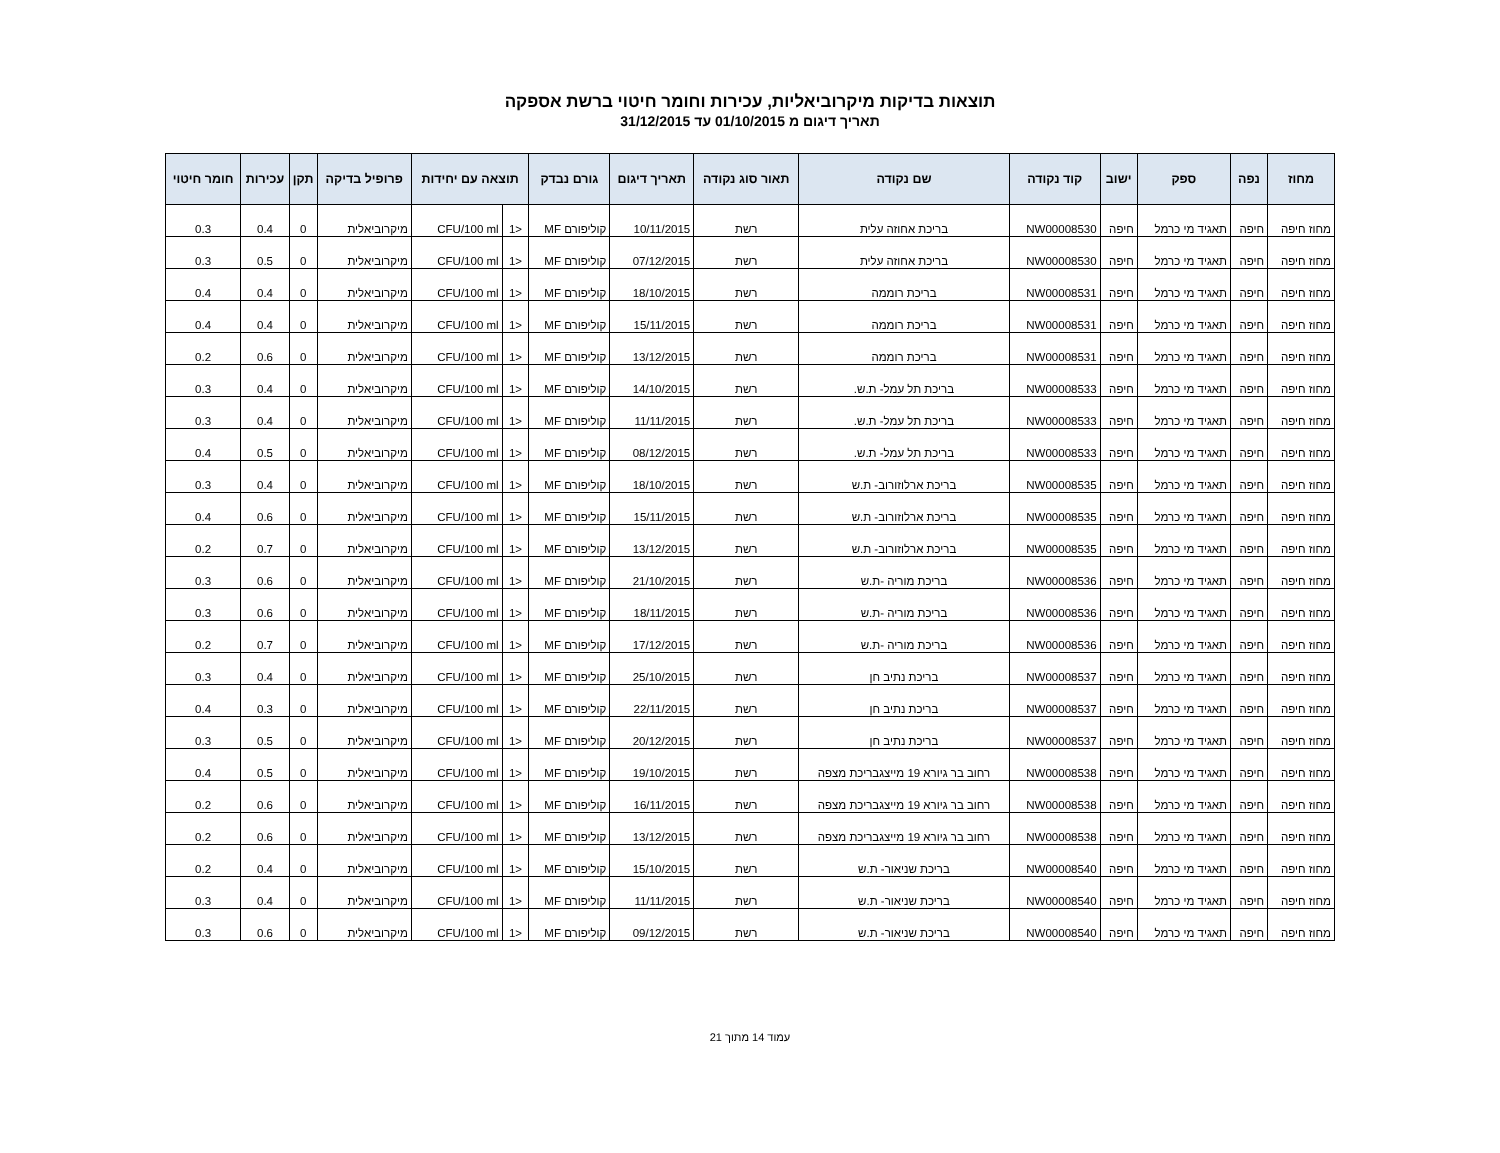תוצאות בדיקות מיקרוביאליות, עכירות וחומר חיטוי ברשת אספקה
תאריך דיגום מ 01/10/2015 עד 31/12/2015
| מחוז | נפה | ספק | ישוב | קוד נקודה | שם נקודה | תאור סוג נקודה | תאריך דיגום | גורם נבדק | תוצאה עם יחידות | | פרופיל בדיקה | תקן | עכירות | חומר חיטוי |
| --- | --- | --- | --- | --- | --- | --- | --- | --- | --- | --- | --- | --- | --- | --- |
| מחוז חיפה | חיפה | תאגיד מי כרמל | חיפה | NW00008530 | בריכת אחוזה עלית | רשת | 10/11/2015 | קוליפורם MF | <1 | CFU/100 ml | מיקרוביאלית | 0 | 0.4 | 0.3 |
| מחוז חיפה | חיפה | תאגיד מי כרמל | חיפה | NW00008530 | בריכת אחוזה עלית | רשת | 07/12/2015 | קוליפורם MF | <1 | CFU/100 ml | מיקרוביאלית | 0 | 0.5 | 0.3 |
| מחוז חיפה | חיפה | תאגיד מי כרמל | חיפה | NW00008531 | בריכת רוממה | רשת | 18/10/2015 | קוליפורם MF | <1 | CFU/100 ml | מיקרוביאלית | 0 | 0.4 | 0.4 |
| מחוז חיפה | חיפה | תאגיד מי כרמל | חיפה | NW00008531 | בריכת רוממה | רשת | 15/11/2015 | קוליפורם MF | <1 | CFU/100 ml | מיקרוביאלית | 0 | 0.4 | 0.4 |
| מחוז חיפה | חיפה | תאגיד מי כרמל | חיפה | NW00008531 | בריכת רוממה | רשת | 13/12/2015 | קוליפורם MF | <1 | CFU/100 ml | מיקרוביאלית | 0 | 0.6 | 0.2 |
| מחוז חיפה | חיפה | תאגיד מי כרמל | חיפה | NW00008533 | בריכת תל עמל- ת.ש. | רשת | 14/10/2015 | קוליפורם MF | <1 | CFU/100 ml | מיקרוביאלית | 0 | 0.4 | 0.3 |
| מחוז חיפה | חיפה | תאגיד מי כרמל | חיפה | NW00008533 | בריכת תל עמל- ת.ש. | רשת | 11/11/2015 | קוליפורם MF | <1 | CFU/100 ml | מיקרוביאלית | 0 | 0.4 | 0.3 |
| מחוז חיפה | חיפה | תאגיד מי כרמל | חיפה | NW00008533 | בריכת תל עמל- ת.ש. | רשת | 08/12/2015 | קוליפורם MF | <1 | CFU/100 ml | מיקרוביאלית | 0 | 0.5 | 0.4 |
| מחוז חיפה | חיפה | תאגיד מי כרמל | חיפה | NW00008535 | בריכת ארלוזורוב- ת.ש | רשת | 18/10/2015 | קוליפורם MF | <1 | CFU/100 ml | מיקרוביאלית | 0 | 0.4 | 0.3 |
| מחוז חיפה | חיפה | תאגיד מי כרמל | חיפה | NW00008535 | בריכת ארלוזורוב- ת.ש | רשת | 15/11/2015 | קוליפורם MF | <1 | CFU/100 ml | מיקרוביאלית | 0 | 0.6 | 0.4 |
| מחוז חיפה | חיפה | תאגיד מי כרמל | חיפה | NW00008535 | בריכת ארלוזורוב- ת.ש | רשת | 13/12/2015 | קוליפורם MF | <1 | CFU/100 ml | מיקרוביאלית | 0 | 0.7 | 0.2 |
| מחוז חיפה | חיפה | תאגיד מי כרמל | חיפה | NW00008536 | בריכת מוריה -ת.ש | רשת | 21/10/2015 | קוליפורם MF | <1 | CFU/100 ml | מיקרוביאלית | 0 | 0.6 | 0.3 |
| מחוז חיפה | חיפה | תאגיד מי כרמל | חיפה | NW00008536 | בריכת מוריה -ת.ש | רשת | 18/11/2015 | קוליפורם MF | <1 | CFU/100 ml | מיקרוביאלית | 0 | 0.6 | 0.3 |
| מחוז חיפה | חיפה | תאגיד מי כרמל | חיפה | NW00008536 | בריכת מוריה -ת.ש | רשת | 17/12/2015 | קוליפורם MF | <1 | CFU/100 ml | מיקרוביאלית | 0 | 0.7 | 0.2 |
| מחוז חיפה | חיפה | תאגיד מי כרמל | חיפה | NW00008537 | בריכת נתיב חן | רשת | 25/10/2015 | קוליפורם MF | <1 | CFU/100 ml | מיקרוביאלית | 0 | 0.4 | 0.3 |
| מחוז חיפה | חיפה | תאגיד מי כרמל | חיפה | NW00008537 | בריכת נתיב חן | רשת | 22/11/2015 | קוליפורם MF | <1 | CFU/100 ml | מיקרוביאלית | 0 | 0.3 | 0.4 |
| מחוז חיפה | חיפה | תאגיד מי כרמל | חיפה | NW00008537 | בריכת נתיב חן | רשת | 20/12/2015 | קוליפורם MF | <1 | CFU/100 ml | מיקרוביאלית | 0 | 0.5 | 0.3 |
| מחוז חיפה | חיפה | תאגיד מי כרמל | חיפה | NW00008538 | רחוב בר גיורא 19 מייצגבריכת מצפה | רשת | 19/10/2015 | קוליפורם MF | <1 | CFU/100 ml | מיקרוביאלית | 0 | 0.5 | 0.4 |
| מחוז חיפה | חיפה | תאגיד מי כרמל | חיפה | NW00008538 | רחוב בר גיורא 19 מייצגבריכת מצפה | רשת | 16/11/2015 | קוליפורם MF | <1 | CFU/100 ml | מיקרוביאלית | 0 | 0.6 | 0.2 |
| מחוז חיפה | חיפה | תאגיד מי כרמל | חיפה | NW00008538 | רחוב בר גיורא 19 מייצגבריכת מצפה | רשת | 13/12/2015 | קוליפורם MF | <1 | CFU/100 ml | מיקרוביאלית | 0 | 0.6 | 0.2 |
| מחוז חיפה | חיפה | תאגיד מי כרמל | חיפה | NW00008540 | בריכת שניאור- ת.ש | רשת | 15/10/2015 | קוליפורם MF | <1 | CFU/100 ml | מיקרוביאלית | 0 | 0.4 | 0.2 |
| מחוז חיפה | חיפה | תאגיד מי כרמל | חיפה | NW00008540 | בריכת שניאור- ת.ש | רשת | 11/11/2015 | קוליפורם MF | <1 | CFU/100 ml | מיקרוביאלית | 0 | 0.4 | 0.3 |
| מחוז חיפה | חיפה | תאגיד מי כרמל | חיפה | NW00008540 | בריכת שניאור- ת.ש | רשת | 09/12/2015 | קוליפורם MF | <1 | CFU/100 ml | מיקרוביאלית | 0 | 0.6 | 0.3 |
עמוד 14 מתוך 21